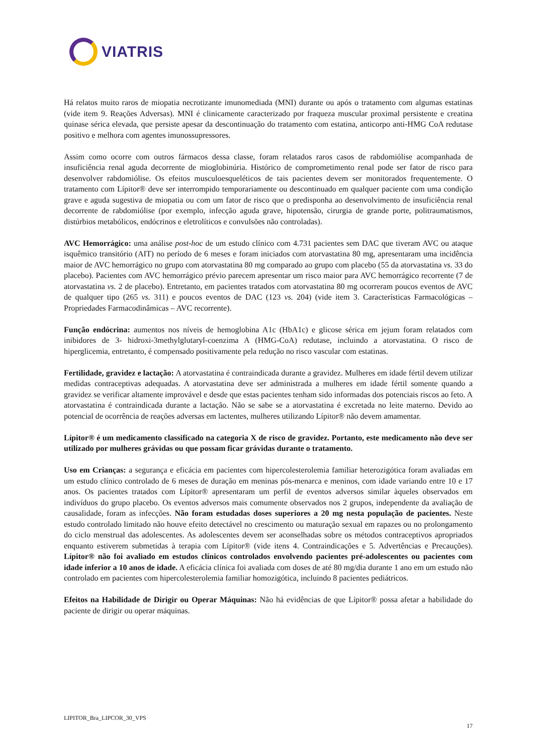VIATRIS
Há relatos muito raros de miopatia necrotizante imunomediada (MNI) durante ou após o tratamento com algumas estatinas (vide item 9. Reações Adversas). MNI é clinicamente caracterizado por fraqueza muscular proximal persistente e creatina quinase sérica elevada, que persiste apesar da descontinuação do tratamento com estatina, anticorpo anti-HMG CoA redutase positivo e melhora com agentes imunossupressores.
Assim como ocorre com outros fármacos dessa classe, foram relatados raros casos de rabdomiólise acompanhada de insuficiência renal aguda decorrente de mioglobinúria. Histórico de comprometimento renal pode ser fator de risco para desenvolver rabdomiólise. Os efeitos musculoesqueléticos de tais pacientes devem ser monitorados frequentemente. O tratamento com Lípitor® deve ser interrompido temporariamente ou descontinuado em qualquer paciente com uma condição grave e aguda sugestiva de miopatia ou com um fator de risco que o predisponha ao desenvolvimento de insuficiência renal decorrente de rabdomiólise (por exemplo, infecção aguda grave, hipotensão, cirurgia de grande porte, politraumatismos, distúrbios metabólicos, endócrinos e eletrolíticos e convulsões não controladas).
AVC Hemorrágico: uma análise post-hoc de um estudo clínico com 4.731 pacientes sem DAC que tiveram AVC ou ataque isquêmico transitório (AIT) no período de 6 meses e foram iniciados com atorvastatina 80 mg, apresentaram uma incidência maior de AVC hemorrágico no grupo com atorvastatina 80 mg comparado ao grupo com placebo (55 da atorvastatina vs. 33 do placebo). Pacientes com AVC hemorrágico prévio parecem apresentar um risco maior para AVC hemorrágico recorrente (7 de atorvastatina vs. 2 de placebo). Entretanto, em pacientes tratados com atorvastatina 80 mg ocorreram poucos eventos de AVC de qualquer tipo (265 vs. 311) e poucos eventos de DAC (123 vs. 204) (vide item 3. Características Farmacológicas – Propriedades Farmacodinâmicas – AVC recorrente).
Função endócrina: aumentos nos níveis de hemoglobina A1c (HbA1c) e glicose sérica em jejum foram relatados com inibidores de 3- hidroxi-3methylglutaryl-coenzima A (HMG-CoA) redutase, incluindo a atorvastatina. O risco de hiperglicemia, entretanto, é compensado positivamente pela redução no risco vascular com estatinas.
Fertilidade, gravidez e lactação: A atorvastatina é contraindicada durante a gravidez. Mulheres em idade fértil devem utilizar medidas contraceptivas adequadas. A atorvastatina deve ser administrada a mulheres em idade fértil somente quando a gravidez se verificar altamente improvável e desde que estas pacientes tenham sido informadas dos potenciais riscos ao feto. A atorvastatina é contraindicada durante a lactação. Não se sabe se a atorvastatina é excretada no leite materno. Devido ao potencial de ocorrência de reações adversas em lactentes, mulheres utilizando Lípitor® não devem amamentar.
Lípitor® é um medicamento classificado na categoria X de risco de gravidez. Portanto, este medicamento não deve ser utilizado por mulheres grávidas ou que possam ficar grávidas durante o tratamento.
Uso em Crianças: a segurança e eficácia em pacientes com hipercolesterolemia familiar heterozigótica foram avaliadas em um estudo clínico controlado de 6 meses de duração em meninas pós-menarca e meninos, com idade variando entre 10 e 17 anos. Os pacientes tratados com Lípitor® apresentaram um perfil de eventos adversos similar àqueles observados em indivíduos do grupo placebo. Os eventos adversos mais comumente observados nos 2 grupos, independente da avaliação de causalidade, foram as infecções. Não foram estudadas doses superiores a 20 mg nesta população de pacientes. Neste estudo controlado limitado não houve efeito detectável no crescimento ou maturação sexual em rapazes ou no prolongamento do ciclo menstrual das adolescentes. As adolescentes devem ser aconselhadas sobre os métodos contraceptivos apropriados enquanto estiverem submetidas à terapia com Lípitor® (vide itens 4. Contraindicações e 5. Advertências e Precauções). Lípitor® não foi avaliado em estudos clínicos controlados envolvendo pacientes pré-adolescentes ou pacientes com idade inferior a 10 anos de idade. A eficácia clínica foi avaliada com doses de até 80 mg/dia durante 1 ano em um estudo não controlado em pacientes com hipercolesterolemia familiar homozigótica, incluindo 8 pacientes pediátricos.
Efeitos na Habilidade de Dirigir ou Operar Máquinas: Não há evidências de que Lípitor® possa afetar a habilidade do paciente de dirigir ou operar máquinas.
LIPITOR_Bra_LIPCOR_30_VPS
17